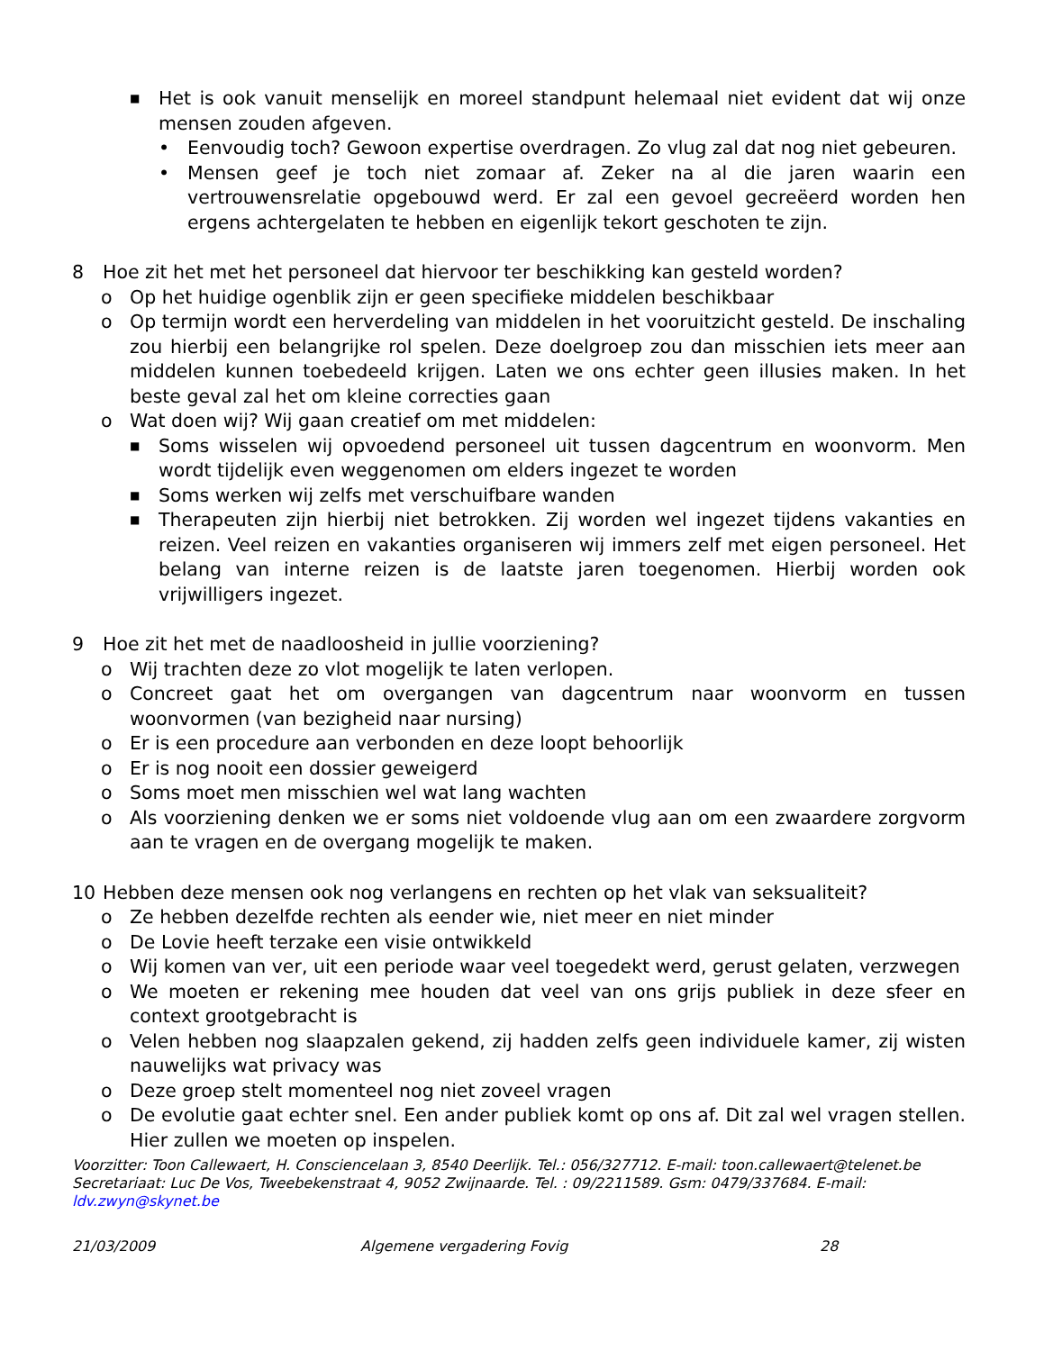■ Het is ook vanuit menselijk en moreel standpunt helemaal niet evident dat wij onze mensen zouden afgeven.
• Eenvoudig toch? Gewoon expertise overdragen. Zo vlug zal dat nog niet gebeuren.
• Mensen geef je toch niet zomaar af. Zeker na al die jaren waarin een vertrouwensrelatie opgebouwd werd. Er zal een gevoel gecreëerd worden hen ergens achtergelaten te hebben en eigenlijk tekort geschoten te zijn.
8 Hoe zit het met het personeel dat hiervoor ter beschikking kan gesteld worden?
o Op het huidige ogenblik zijn er geen specifieke middelen beschikbaar
o Op termijn wordt een herverdeling van middelen in het vooruitzicht gesteld. De inschaling zou hierbij een belangrijke rol spelen. Deze doelgroep zou dan misschien iets meer aan middelen kunnen toebedeeld krijgen. Laten we ons echter geen illusies maken. In het beste geval zal het om kleine correcties gaan
o Wat doen wij? Wij gaan creatief om met middelen:
■ Soms wisselen wij opvoedend personeel uit tussen dagcentrum en woonvorm. Men wordt tijdelijk even weggenomen om elders ingezet te worden
■ Soms werken wij zelfs met verschuifbare wanden
■ Therapeuten zijn hierbij niet betrokken. Zij worden wel ingezet tijdens vakanties en reizen. Veel reizen en vakanties organiseren wij immers zelf met eigen personeel. Het belang van interne reizen is de laatste jaren toegenomen. Hierbij worden ook vrijwilligers ingezet.
9 Hoe zit het met de naadloosheid in jullie voorziening?
o Wij trachten deze zo vlot mogelijk te laten verlopen.
o Concreet gaat het om overgangen van dagcentrum naar woonvorm en tussen woonvormen (van bezigheid naar nursing)
o Er is een procedure aan verbonden en deze loopt behoorlijk
o Er is nog nooit een dossier geweigerd
o Soms moet men misschien wel wat lang wachten
o Als voorziening denken we er soms niet voldoende vlug aan om een zwaardere zorgvorm aan te vragen en de overgang mogelijk te maken.
10 Hebben deze mensen ook nog verlangens en rechten op het vlak van seksualiteit?
o Ze hebben dezelfde rechten als eender wie, niet meer en niet minder
o De Lovie heeft terzake een visie ontwikkeld
o Wij komen van ver, uit een periode waar veel toegedekt werd, gerust gelaten, verzwegen
o We moeten er rekening mee houden dat veel van ons grijs publiek in deze sfeer en context grootgebracht is
o Velen hebben nog slaapzalen gekend, zij hadden zelfs geen individuele kamer, zij wisten nauwelijks wat privacy was
o Deze groep stelt momenteel nog niet zoveel vragen
o De evolutie gaat echter snel. Een ander publiek komt op ons af. Dit zal wel vragen stellen. Hier zullen we moeten op inspelen.
Voorzitter: Toon Callewaert, H. Consciencelaan 3, 8540 Deerlijk. Tel.: 056/327712. E-mail: toon.callewaert@telenet.be
Secretariaat: Luc De Vos, Tweebekenstraat 4, 9052 Zwijnaarde. Tel. : 09/2211589. Gsm: 0479/337684. E-mail: ldv.zwyn@skynet.be
21/03/2009 Algemene vergadering Fovig 28